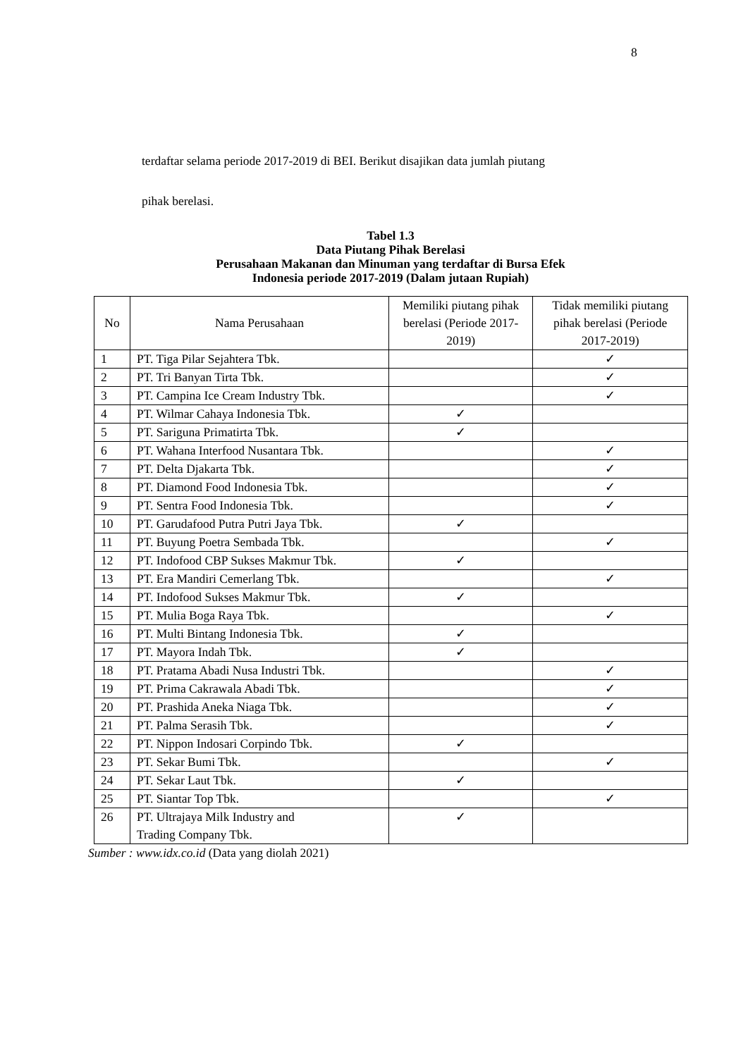8
terdaftar selama periode 2017-2019 di BEI. Berikut disajikan data jumlah piutang
pihak berelasi.
Tabel 1.3
Data Piutang Pihak Berelasi
Perusahaan Makanan dan Minuman yang terdaftar di Bursa Efek
Indonesia periode 2017-2019 (Dalam jutaan Rupiah)
| No | Nama Perusahaan | Memiliki piutang pihak berelasi (Periode 2017-2019) | Tidak memiliki piutang pihak berelasi (Periode 2017-2019) |
| --- | --- | --- | --- |
| 1 | PT. Tiga Pilar Sejahtera Tbk. | | ✓ |
| 2 | PT. Tri Banyan Tirta Tbk. | | ✓ |
| 3 | PT. Campina Ice Cream Industry Tbk. | | ✓ |
| 4 | PT. Wilmar Cahaya Indonesia Tbk. | ✓ | |
| 5 | PT. Sariguna Primatirta Tbk. | ✓ | |
| 6 | PT. Wahana Interfood Nusantara Tbk. | | ✓ |
| 7 | PT. Delta Djakarta Tbk. | | ✓ |
| 8 | PT. Diamond Food Indonesia Tbk. | | ✓ |
| 9 | PT. Sentra Food Indonesia Tbk. | | ✓ |
| 10 | PT. Garudafood Putra Putri Jaya Tbk. | ✓ | |
| 11 | PT. Buyung Poetra Sembada Tbk. | | ✓ |
| 12 | PT. Indofood CBP Sukses Makmur Tbk. | ✓ | |
| 13 | PT. Era Mandiri Cemerlang Tbk. | | ✓ |
| 14 | PT. Indofood Sukses Makmur Tbk. | ✓ | |
| 15 | PT. Mulia Boga Raya Tbk. | | ✓ |
| 16 | PT. Multi Bintang Indonesia Tbk. | ✓ | |
| 17 | PT. Mayora Indah Tbk. | ✓ | |
| 18 | PT. Pratama Abadi Nusa Industri Tbk. | | ✓ |
| 19 | PT. Prima Cakrawala Abadi Tbk. | | ✓ |
| 20 | PT. Prashida Aneka Niaga Tbk. | | ✓ |
| 21 | PT. Palma Serasih Tbk. | | ✓ |
| 22 | PT. Nippon Indosari Corpindo Tbk. | ✓ | |
| 23 | PT. Sekar Bumi Tbk. | | ✓ |
| 24 | PT. Sekar Laut Tbk. | ✓ | |
| 25 | PT. Siantar Top Tbk. | | ✓ |
| 26 | PT. Ultrajaya Milk Industry and Trading Company Tbk. | ✓ | |
Sumber : www.idx.co.id (Data yang diolah 2021)